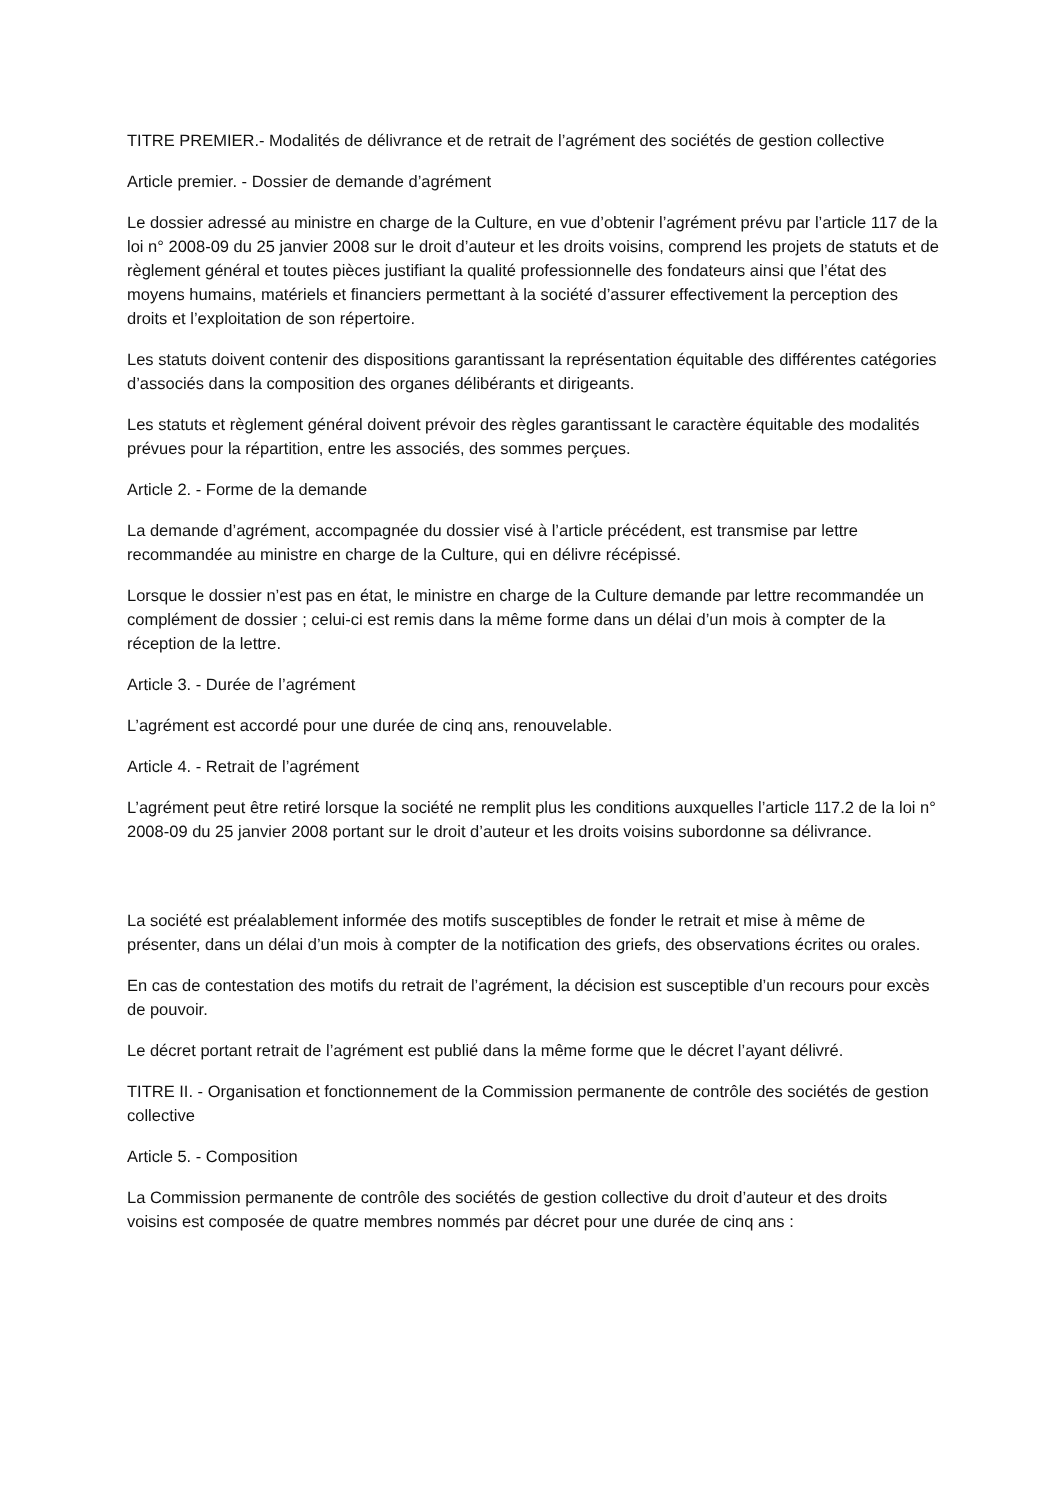TITRE PREMIER.- Modalités de délivrance et de retrait de l’agrément des sociétés de gestion collective
Article premier. - Dossier de demande d’agrément
Le dossier adressé au ministre en charge de la Culture, en vue d’obtenir l’agrément prévu par l’article 117 de la loi n° 2008-09 du 25 janvier 2008 sur le droit d’auteur et les droits voisins, comprend les projets de statuts et de règlement général et toutes pièces justifiant la qualité professionnelle des fondateurs ainsi que l’état des moyens humains, matériels et financiers permettant à la société d’assurer effectivement la perception des droits et l’exploitation de son répertoire.
Les statuts doivent contenir des dispositions garantissant la représentation équitable des différentes catégories d’associés dans la composition des organes délibérants et dirigeants.
Les statuts et règlement général doivent prévoir des règles garantissant le caractère équitable des modalités prévues pour la répartition, entre les associés, des sommes perçues.
Article 2. - Forme de la demande
La demande d’agrément, accompagnée du dossier visé à l’article précédent, est transmise par lettre recommandée au ministre en charge de la Culture, qui en délivre récépissé.
Lorsque le dossier n’est pas en état, le ministre en charge de la Culture demande par lettre recommandée un complément de dossier ; celui-ci est remis dans la même forme dans un délai d’un mois à compter de la réception de la lettre.
Article 3. - Durée de l’agrément
L’agrément est accordé pour une durée de cinq ans, renouvelable.
Article 4. - Retrait de l’agrément
L’agrément peut être retiré lorsque la société ne remplit plus les conditions auxquelles l’article 117.2 de la loi n° 2008-09 du 25 janvier 2008 portant sur le droit d’auteur et les droits voisins subordonne sa délivrance.
La société est préalablement informée des motifs susceptibles de fonder le retrait et mise à même de présenter, dans un délai d’un mois à compter de la notification des griefs, des observations écrites ou orales.
En cas de contestation des motifs du retrait de l’agrément, la décision est susceptible d’un recours pour excès de pouvoir.
Le décret portant retrait de l’agrément est publié dans la même forme que le décret l’ayant délivré.
TITRE II. - Organisation et fonctionnement de la Commission permanente de contrôle des sociétés de gestion collective
Article 5. - Composition
La Commission permanente de contrôle des sociétés de gestion collective du droit d’auteur et des droits voisins est composée de quatre membres nommés par décret pour une durée de cinq ans :